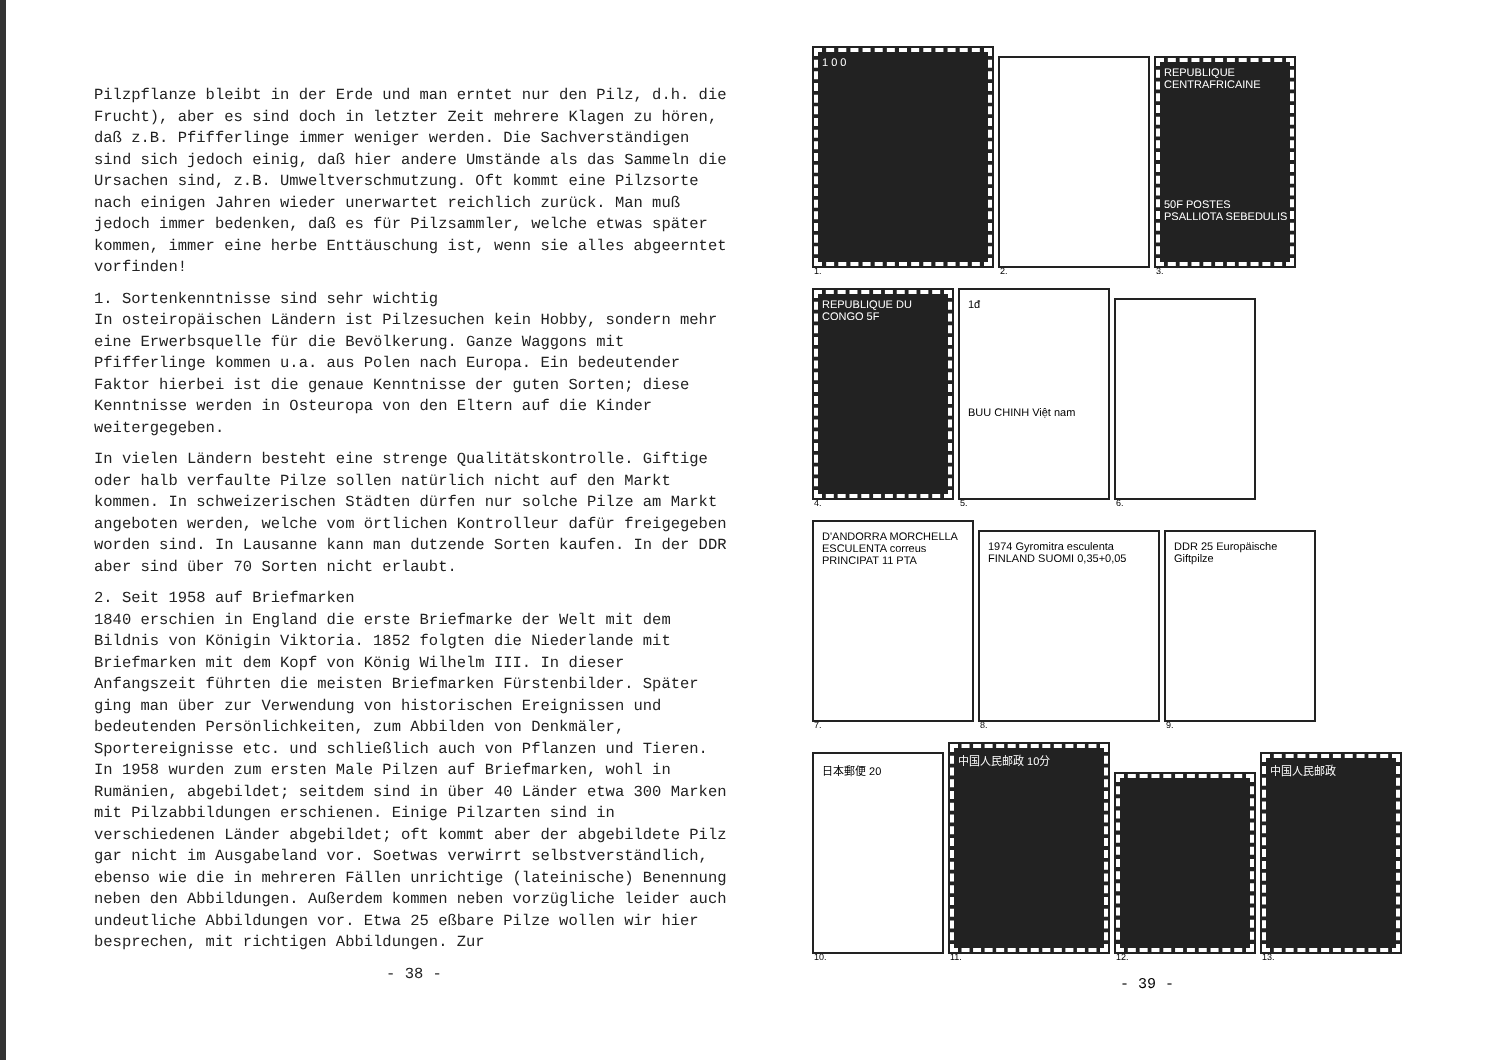Pilzpflanze bleibt in der Erde und man erntet nur den Pilz, d.h. die Frucht), aber es sind doch in letzter Zeit mehrere Klagen zu hören, daß z.B. Pfifferlinge immer weniger werden. Die Sachverständigen sind sich jedoch einig, daß hier andere Umstände als das Sammeln die Ursachen sind, z.B. Umweltverschmutzung. Oft kommt eine Pilzsorte nach einigen Jahren wieder unerwartet reichlich zurück. Man muß jedoch immer bedenken, daß es für Pilzsammler, welche etwas später kommen, immer eine herbe Enttäuschung ist, wenn sie alles abgeerntet vorfinden!
1. Sortenkenntnisse sind sehr wichtig
In osteiropäischen Ländern ist Pilzesuchen kein Hobby, sondern mehr eine Erwerbsquelle für die Bevölkerung. Ganze Waggons mit Pfifferlinge kommen u.a. aus Polen nach Europa. Ein bedeutender Faktor hierbei ist die genaue Kenntnisse der guten Sorten; diese Kenntnisse werden in Osteuropa von den Eltern auf die Kinder weitergegeben.
In vielen Ländern besteht eine strenge Qualitätskontrolle. Giftige oder halb verfaulte Pilze sollen natürlich nicht auf den Markt kommen. In schweizerischen Städten dürfen nur solche Pilze am Markt angeboten werden, welche vom örtlichen Kontrolleur dafür freigegeben worden sind. In Lausanne kann man dutzende Sorten kaufen. In der DDR aber sind über 70 Sorten nicht erlaubt.
2. Seit 1958 auf Briefmarken
1840 erschien in England die erste Briefmarke der Welt mit dem Bildnis von Königin Viktoria. 1852 folgten die Niederlande mit Briefmarken mit dem Kopf von König Wilhelm III. In dieser Anfangszeit führten die meisten Briefmarken Fürstenbilder. Später ging man über zur Verwendung von historischen Ereignissen und bedeutenden Persönlichkeiten, zum Abbilden von Denkmäler, Sportereignisse etc. und schließlich auch von Pflanzen und Tieren.
In 1958 wurden zum ersten Male Pilzen auf Briefmarken, wohl in Rumänien, abgebildet; seitdem sind in über 40 Länder etwa 300 Marken mit Pilzabbildungen erschienen. Einige Pilzarten sind in verschiedenen Länder abgebildet; oft kommt aber der abgebildete Pilz gar nicht im Ausgabeland vor. Soetwas verwirrt selbstverständlich, ebenso wie die in mehreren Fällen unrichtige (lateinische) Benennung neben den Abbildungen. Außerdem kommen neben vorzügliche leider auch undeutliche Abbildungen vor. Etwa 25 eßbare Pilze wollen wir hier besprechen, mit richtigen Abbildungen. Zur
- 38 -
1 0 0
1.
2.
REPUBLIQUE CENTRAFRICAINE
50F POSTES PSALLIOTA SEBEDULIS
3.
REPUBLIQUE DU CONGO 5F
4.
1đ
BUU CHINH Việt nam
5.
6.
D'ANDORRA MORCHELLA ESCULENTA correus PRINCIPAT 11 PTA
7.
1974 Gyromitra esculenta FINLAND SUOMI 0,35+0,05
8.
DDR 25 Europäische Giftpilze
9.
日本郵便 20
10.
中国人民邮政 10分
11.
12.
中国人民邮政
13.
- 39 -